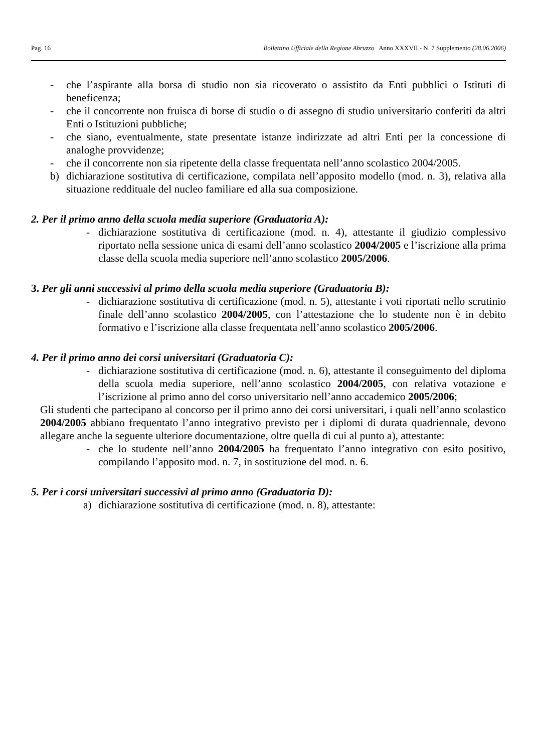Pag. 16 Bollettino Ufficiale della Regione Abruzzo Anno XXXVII - N. 7 Supplemento (28.06.2006)
- che l’aspirante alla borsa di studio non sia ricoverato o assistito da Enti pubblici o Istituti di beneficenza;
- che il concorrente non fruisca di borse di studio o di assegno di studio universitario conferiti da altri Enti o Istituzioni pubbliche;
- che siano, eventualmente, state presentate istanze indirizzate ad altri Enti per la concessione di analoghe provvidenze;
- che il concorrente non sia ripetente della classe frequentata nell’anno scolastico 2004/2005.
b) dichiarazione sostitutiva di certificazione, compilata nell’apposito modello (mod. n. 3), relativa alla situazione reddituale del nucleo familiare ed alla sua composizione.
2. Per il primo anno della scuola media superiore (Graduatoria A):
- dichiarazione sostitutiva di certificazione (mod. n. 4), attestante il giudizio complessivo riportato nella sessione unica di esami dell’anno scolastico 2004/2005 e l’iscrizione alla prima classe della scuola media superiore nell’anno scolastico 2005/2006.
3. Per gli anni successivi al primo della scuola media superiore (Graduatoria B):
- dichiarazione sostitutiva di certificazione (mod. n. 5), attestante i voti riportati nello scrutinio finale dell’anno scolastico 2004/2005, con l’attestazione che lo studente non è in debito formativo e l’iscrizione alla classe frequentata nell’anno scolastico 2005/2006.
4. Per il primo anno dei corsi universitari (Graduatoria C):
- dichiarazione sostitutiva di certificazione (mod. n. 6), attestante il conseguimento del diploma della scuola media superiore, nell’anno scolastico 2004/2005, con relativa votazione e l’iscrizione al primo anno del corso universitario nell’anno accademico 2005/2006;
Gli studenti che partecipano al concorso per il primo anno dei corsi universitari, i quali nell’anno scolastico 2004/2005 abbiano frequentato l’anno integrativo previsto per i diplomi di durata quadriennale, devono allegare anche la seguente ulteriore documentazione, oltre quella di cui al punto a), attestante:
- che lo studente nell’anno 2004/2005 ha frequentato l’anno integrativo con esito positivo, compilando l’apposito mod. n. 7, in sostituzione del mod. n. 6.
5. Per i corsi universitari successivi al primo anno (Graduatoria D):
a) dichiarazione sostitutiva di certificazione (mod. n. 8), attestante: